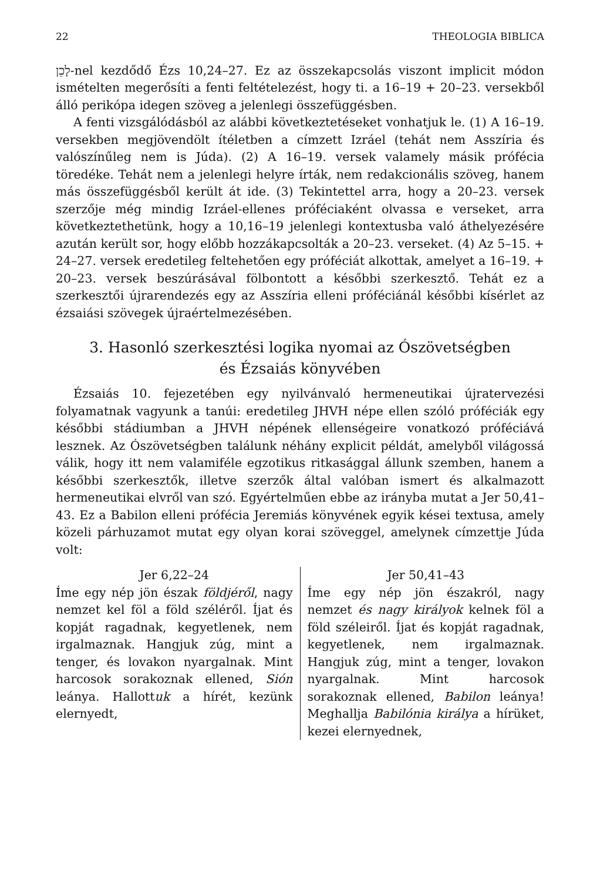22 THEOLOGIA BIBLICA
לָכֵן-nel kezdődő Ézs 10,24–27. Ez az összekapcsolás viszont implicit módon ismételten megerősíti a fenti feltételezést, hogy ti. a 16–19 + 20–23. versekből álló perikópa idegen szöveg a jelenlegi összefüggésben.
A fenti vizsgálódásból az alábbi következtetéseket vonhatjuk le. (1) A 16–19. versekben megjövendölt ítéletben a címzett Izráel (tehát nem Asszíria és valószínűleg nem is Júda). (2) A 16–19. versek valamely másik prófécia töredéke. Tehát nem a jelenlegi helyre írták, nem redakcionális szöveg, hanem más összefüggésből került át ide. (3) Tekintettel arra, hogy a 20–23. versek szerzője még mindig Izráel-ellenes próféciaként olvassa e verseket, arra következtethetünk, hogy a 10,16–19 jelenlegi kontextusba való áthelyezésére azután került sor, hogy előbb hozzákapcsolták a 20–23. verseket. (4) Az 5–15. + 24–27. versek eredetileg feltehetően egy próféciát alkottak, amelyet a 16–19. + 20–23. versek beszúrásával fölbontott a későbbi szerkesztő. Tehát ez a szerkesztői újrarendezés egy az Asszíria elleni próféciánál későbbi kísérlet az ézsaiási szövegek újraértelmezésében.
3. Hasonló szerkesztési logika nyomai az Ószövetségben
és Ézsaiás könyvében
Ézsaiás 10. fejezetében egy nyilvánvaló hermeneutikai újratervezési folyamatnak vagyunk a tanúi: eredetileg JHVH népe ellen szóló próféciák egy későbbi stádiumban a JHVH népének ellenségeire vonatkozó próféciává lesznek. Az Ószövetségben találunk néhány explicit példát, amelyből világossá válik, hogy itt nem valamiféle egzotikus ritkasággal állunk szemben, hanem a későbbi szerkesztők, illetve szerzők által valóban ismert és alkalmazott hermeneutikai elvről van szó. Egyértelműen ebbe az irányba mutat a Jer 50,41–43. Ez a Babilon elleni prófécia Jeremiás könyvének egyik kései textusa, amely közeli párhuzamot mutat egy olyan korai szöveggel, amelynek címzettje Júda volt:
Jer 6,22–24
Íme egy nép jön észak földjéről, nagy nemzet kel föl a föld széléről. Íjat és kopját ragadnak, kegyetlenek, nem irgalmaznak. Hangjuk zúg, mint a tenger, és lovakon nyargalnak. Mint harcosok sorakoznak ellened, Sión leánya. Hallottuk a hírét, kezünk elernyedt,
Jer 50,41–43
Íme egy nép jön északról, nagy nemzet és nagy királyok kelnek föl a föld széleiről. Íjat és kopját ragadnak, kegyetlenek, nem irgalmaznak. Hangjuk zúg, mint a tenger, lovakon nyargalnak. Mint harcosok sorakoznak ellened, Babilon leánya! Meghallja Babilónia királya a hírüket, kezei elernyednek,